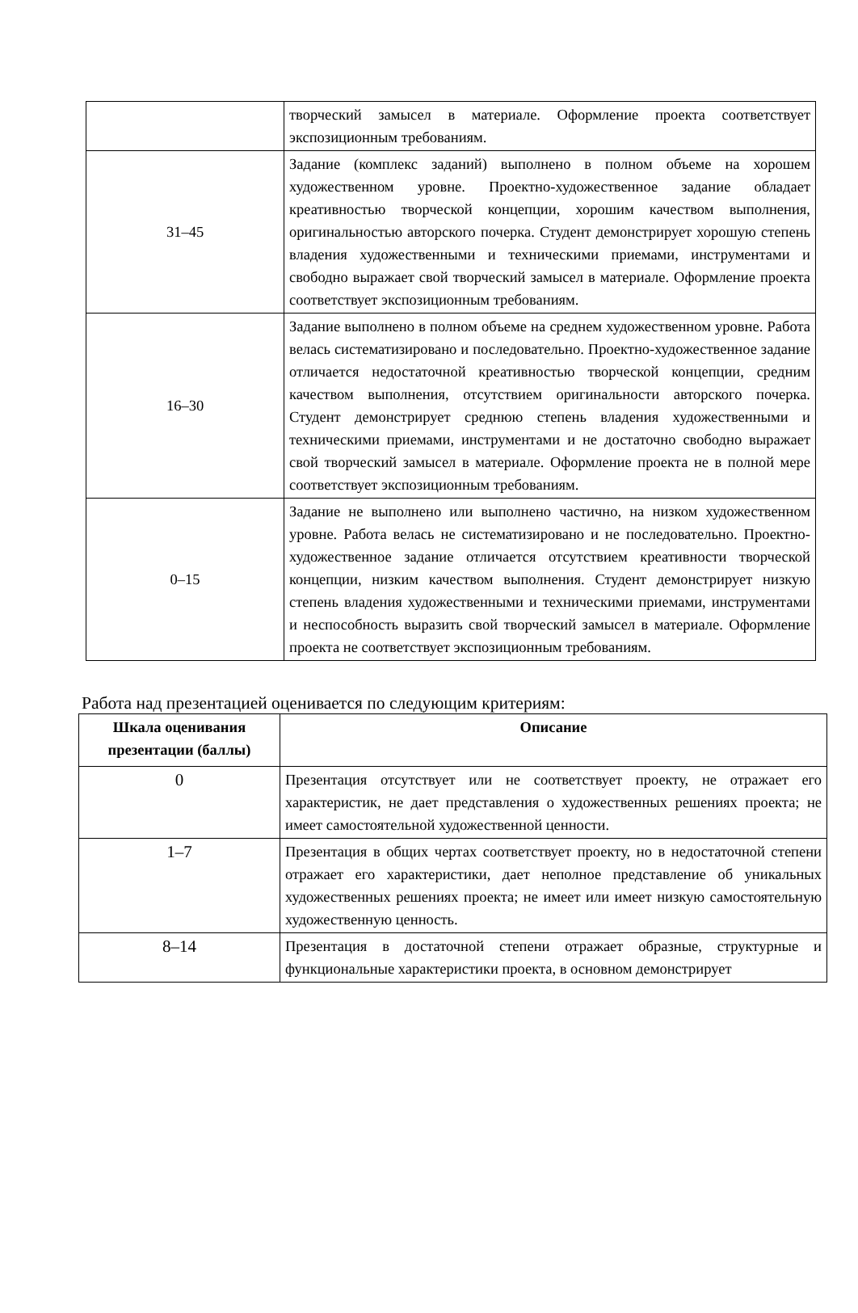| | творческий замысел в материале. Оформление проекта соответствует экспозиционным требованиям. |
| 31–45 | Задание (комплекс заданий) выполнено в полном объеме на хорошем художественном уровне. Проектно-художественное задание обладает креативностью творческой концепции, хорошим качеством выполнения, оригинальностью авторского почерка. Студент демонстрирует хорошую степень владения художественными и техническими приемами, инструментами и свободно выражает свой творческий замысел в материале. Оформление проекта соответствует экспозиционным требованиям. |
| 16–30 | Задание выполнено в полном объеме на среднем художественном уровне. Работа велась систематизировано и последовательно. Проектно-художественное задание отличается недостаточной креативностью творческой концепции, средним качеством выполнения, отсутствием оригинальности авторского почерка. Студент демонстрирует среднюю степень владения художественными и техническими приемами, инструментами и не достаточно свободно выражает свой творческий замысел в материале. Оформление проекта не в полной мере соответствует экспозиционным требованиям. |
| 0–15 | Задание не выполнено или выполнено частично, на низком художественном уровне. Работа велась не систематизировано и не последовательно. Проектно-художественное задание отличается отсутствием креативности творческой концепции, низким качеством выполнения. Студент демонстрирует низкую степень владения художественными и техническими приемами, инструментами и неспособность выразить свой творческий замысел в материале. Оформление проекта не соответствует экспозиционным требованиям. |
Работа над презентацией оценивается по следующим критериям:
| Шкала оценивания презентации (баллы) | Описание |
| --- | --- |
| 0 | Презентация отсутствует или не соответствует проекту, не отражает его характеристик, не дает представления о художественных решениях проекта; не имеет самостоятельной художественной ценности. |
| 1–7 | Презентация в общих чертах соответствует проекту, но в недостаточной степени отражает его характеристики, дает неполное представление об уникальных художественных решениях проекта; не имеет или имеет низкую самостоятельную художественную ценность. |
| 8–14 | Презентация в достаточной степени отражает образные, структурные и функциональные характеристики проекта, в основном демонстрирует |